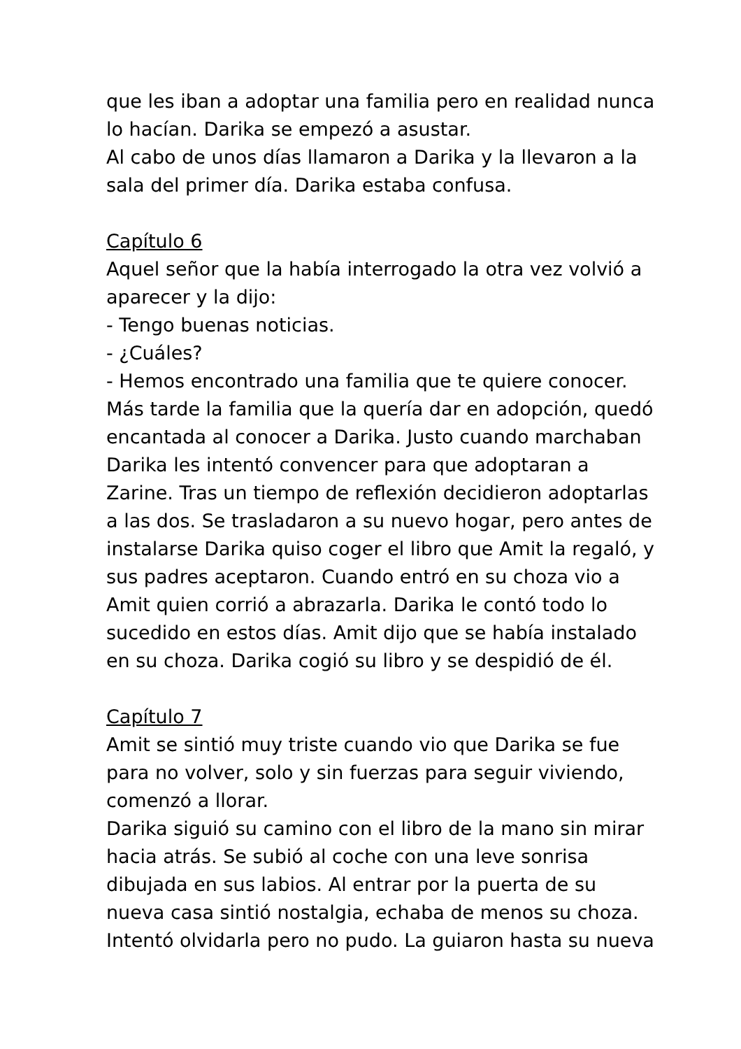que les iban a adoptar una familia pero en realidad nunca lo hacían. Darika se empezó a asustar.
Al cabo de unos días llamaron a Darika y la llevaron a la sala del primer día. Darika estaba confusa.
Capítulo 6
Aquel señor que la había interrogado la otra vez volvió a aparecer y la dijo:
- Tengo buenas noticias.
- ¿Cuáles?
- Hemos encontrado una familia que te quiere conocer.
Más tarde la familia que la quería dar en adopción, quedó encantada al conocer a Darika. Justo cuando marchaban Darika les intentó convencer para que adoptaran a Zarine. Tras un tiempo de reflexión decidieron adoptarlas a las dos. Se trasladaron a su nuevo hogar, pero antes de instalarse Darika quiso coger el libro que Amit la regaló, y sus padres aceptaron. Cuando entró en su choza vio a Amit quien corrió a abrazarla. Darika le contó todo lo sucedido en estos días. Amit dijo que se había instalado en su choza. Darika cogió su libro y se despidió de él.
Capítulo 7
Amit se sintió muy triste cuando vio que Darika se fue para no volver, solo y sin fuerzas para seguir viviendo, comenzó a llorar.
Darika siguió su camino con el libro de la mano sin mirar hacia atrás. Se subió al coche con una leve sonrisa dibujada en sus labios. Al entrar por la puerta de su nueva casa sintió nostalgia, echaba de menos su choza. Intentó olvidarla pero no pudo. La guiaron hasta su nueva